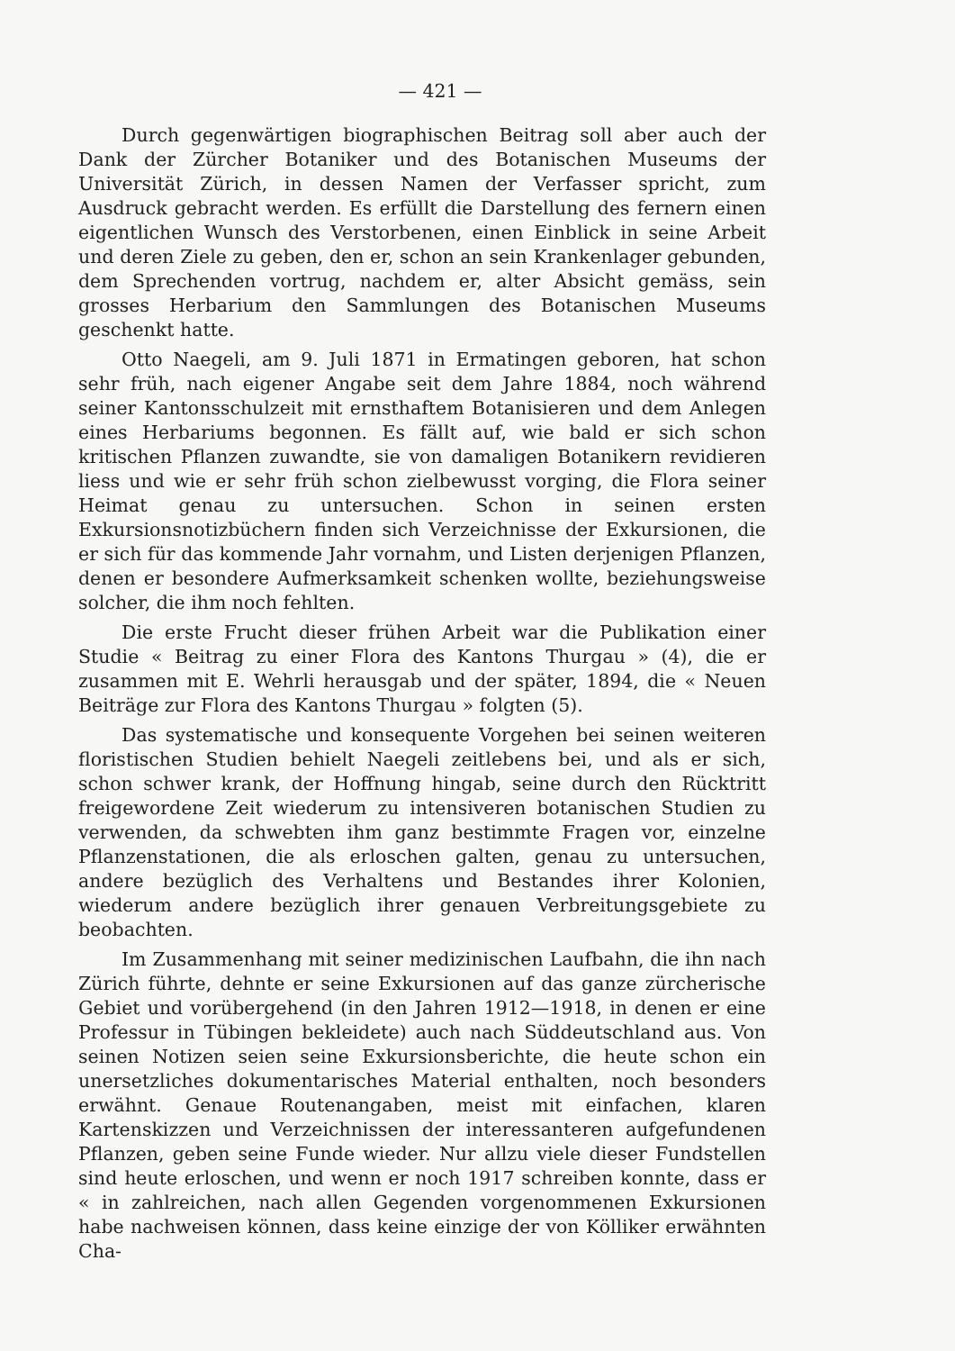— 421 —
Durch gegenwärtigen biographischen Beitrag soll aber auch der Dank der Zürcher Botaniker und des Botanischen Museums der Universität Zürich, in dessen Namen der Verfasser spricht, zum Ausdruck gebracht werden. Es erfüllt die Darstellung des fernern einen eigentlichen Wunsch des Verstorbenen, einen Einblick in seine Arbeit und deren Ziele zu geben, den er, schon an sein Krankenlager gebunden, dem Sprechenden vortrug, nachdem er, alter Absicht gemäss, sein grosses Herbarium den Sammlungen des Botanischen Museums geschenkt hatte.
Otto Naegeli, am 9. Juli 1871 in Ermatingen geboren, hat schon sehr früh, nach eigener Angabe seit dem Jahre 1884, noch während seiner Kantonsschulzeit mit ernsthaftem Botanisieren und dem Anlegen eines Herbariums begonnen. Es fällt auf, wie bald er sich schon kritischen Pflanzen zuwandte, sie von damaligen Botanikern revidieren liess und wie er sehr früh schon zielbewusst vorging, die Flora seiner Heimat genau zu untersuchen. Schon in seinen ersten Exkursionsnotizbüchern finden sich Verzeichnisse der Exkursionen, die er sich für das kommende Jahr vornahm, und Listen derjenigen Pflanzen, denen er besondere Aufmerksamkeit schenken wollte, beziehungsweise solcher, die ihm noch fehlten.
Die erste Frucht dieser frühen Arbeit war die Publikation einer Studie « Beitrag zu einer Flora des Kantons Thurgau » (4), die er zusammen mit E. Wehrli herausgab und der später, 1894, die « Neuen Beiträge zur Flora des Kantons Thurgau » folgten (5).
Das systematische und konsequente Vorgehen bei seinen weiteren floristischen Studien behielt Naegeli zeitlebens bei, und als er sich, schon schwer krank, der Hoffnung hingab, seine durch den Rücktritt freigewordene Zeit wiederum zu intensiveren botanischen Studien zu verwenden, da schwebten ihm ganz bestimmte Fragen vor, einzelne Pflanzenstationen, die als erloschen galten, genau zu untersuchen, andere bezüglich des Verhaltens und Bestandes ihrer Kolonien, wiederum andere bezüglich ihrer genauen Verbreitungsgebiete zu beobachten.
Im Zusammenhang mit seiner medizinischen Laufbahn, die ihn nach Zürich führte, dehnte er seine Exkursionen auf das ganze zürcherische Gebiet und vorübergehend (in den Jahren 1912—1918, in denen er eine Professur in Tübingen bekleidete) auch nach Süddeutschland aus. Von seinen Notizen seien seine Exkursionsberichte, die heute schon ein unersetzliches dokumentarisches Material enthalten, noch besonders erwähnt. Genaue Routenangaben, meist mit einfachen, klaren Kartenskizzen und Verzeichnissen der interessanteren aufgefundenen Pflanzen, geben seine Funde wieder. Nur allzu viele dieser Fundstellen sind heute erloschen, und wenn er noch 1917 schreiben konnte, dass er « in zahlreichen, nach allen Gegenden vorgenommenen Exkursionen habe nachweisen können, dass keine einzige der von Kölliker erwähnten Cha-